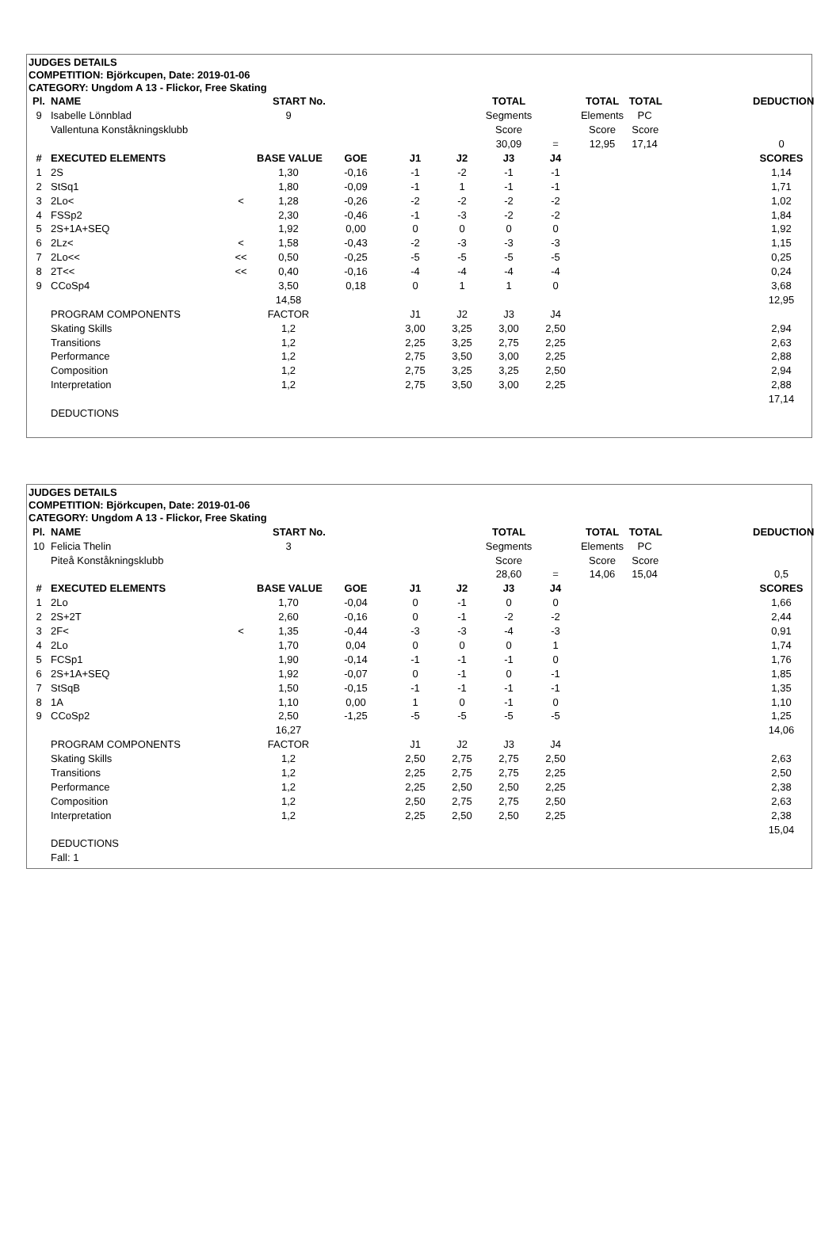JUDGES DETAILS
COMPETITION: Björkcupen, Date: 2019-01-06
CATEGORY: Ungdom A 13 - Flickor, Free Skating
| Pl. | NAME | | START No. | | | | TOTAL | | TOTAL | TOTAL | DEDUCTION |
| 9 | Isabelle Lönnblad | | 9 | | | | Segments | | Elements | PC | |
| | Vallentuna Konståkningsklubb | | | | | | Score | | Score | Score | |
| | | | | | | | 30,09 | = | 12,95 | 17,14 | 0 |
| # | EXECUTED ELEMENTS | | BASE VALUE | GOE | J1 | J2 | J3 | J4 | | | SCORES |
| 1 | 2S | | 1,30 | -0,16 | -1 | -2 | -1 | -1 | | | 1,14 |
| 2 | StSq1 | | 1,80 | -0,09 | -1 | 1 | -1 | -1 | | | 1,71 |
| 3 | 2Lo< | < | 1,28 | -0,26 | -2 | -2 | -2 | -2 | | | 1,02 |
| 4 | FSSp2 | | 2,30 | -0,46 | -1 | -3 | -2 | -2 | | | 1,84 |
| 5 | 2S+1A+SEQ | | 1,92 | 0,00 | 0 | 0 | 0 | 0 | | | 1,92 |
| 6 | 2Lz< | < | 1,58 | -0,43 | -2 | -3 | -3 | -3 | | | 1,15 |
| 7 | 2Lo<< | << | 0,50 | -0,25 | -5 | -5 | -5 | -5 | | | 0,25 |
| 8 | 2T<< | << | 0,40 | -0,16 | -4 | -4 | -4 | -4 | | | 0,24 |
| 9 | CCoSp4 | | 3,50 | 0,18 | 0 | 1 | 1 | 0 | | | 3,68 |
| | | | 14,58 | | | | | | | | 12,95 |
| | PROGRAM COMPONENTS | | FACTOR | | J1 | J2 | J3 | J4 | | | |
| | Skating Skills | | 1,2 | | 3,00 | 3,25 | 3,00 | 2,50 | | | 2,94 |
| | Transitions | | 1,2 | | 2,25 | 3,25 | 2,75 | 2,25 | | | 2,63 |
| | Performance | | 1,2 | | 2,75 | 3,50 | 3,00 | 2,25 | | | 2,88 |
| | Composition | | 1,2 | | 2,75 | 3,25 | 3,25 | 2,50 | | | 2,94 |
| | Interpretation | | 1,2 | | 2,75 | 3,50 | 3,00 | 2,25 | | | 2,88 |
| | | | | | | | | | | | 17,14 |
| | DEDUCTIONS | | | | | | | | | | |
JUDGES DETAILS
COMPETITION: Björkcupen, Date: 2019-01-06
CATEGORY: Ungdom A 13 - Flickor, Free Skating
| Pl. | NAME | | START No. | | | | TOTAL | | TOTAL | TOTAL | DEDUCTION |
| 10 | Felicia Thelin | | 3 | | | | Segments | | Elements | PC | |
| | Piteå Konståkningsklubb | | | | | | Score | | Score | Score | |
| | | | | | | | 28,60 | = | 14,06 | 15,04 | 0,5 |
| # | EXECUTED ELEMENTS | | BASE VALUE | GOE | J1 | J2 | J3 | J4 | | | SCORES |
| 1 | 2Lo | | 1,70 | -0,04 | 0 | -1 | 0 | 0 | | | 1,66 |
| 2 | 2S+2T | | 2,60 | -0,16 | 0 | -1 | -2 | -2 | | | 2,44 |
| 3 | 2F< | < | 1,35 | -0,44 | -3 | -3 | -4 | -3 | | | 0,91 |
| 4 | 2Lo | | 1,70 | 0,04 | 0 | 0 | 0 | 1 | | | 1,74 |
| 5 | FCSp1 | | 1,90 | -0,14 | -1 | -1 | -1 | 0 | | | 1,76 |
| 6 | 2S+1A+SEQ | | 1,92 | -0,07 | 0 | -1 | 0 | -1 | | | 1,85 |
| 7 | StSqB | | 1,50 | -0,15 | -1 | -1 | -1 | -1 | | | 1,35 |
| 8 | 1A | | 1,10 | 0,00 | 1 | 0 | -1 | 0 | | | 1,10 |
| 9 | CCoSp2 | | 2,50 | -1,25 | -5 | -5 | -5 | -5 | | | 1,25 |
| | | | 16,27 | | | | | | | | 14,06 |
| | PROGRAM COMPONENTS | | FACTOR | | J1 | J2 | J3 | J4 | | | |
| | Skating Skills | | 1,2 | | 2,50 | 2,75 | 2,75 | 2,50 | | | 2,63 |
| | Transitions | | 1,2 | | 2,25 | 2,75 | 2,75 | 2,25 | | | 2,50 |
| | Performance | | 1,2 | | 2,25 | 2,50 | 2,50 | 2,25 | | | 2,38 |
| | Composition | | 1,2 | | 2,50 | 2,75 | 2,75 | 2,50 | | | 2,63 |
| | Interpretation | | 1,2 | | 2,25 | 2,50 | 2,50 | 2,25 | | | 2,38 |
| | | | | | | | | | | | 15,04 |
| | DEDUCTIONS | | | | | | | | | | |
| | Fall: 1 | | | | | | | | | | |